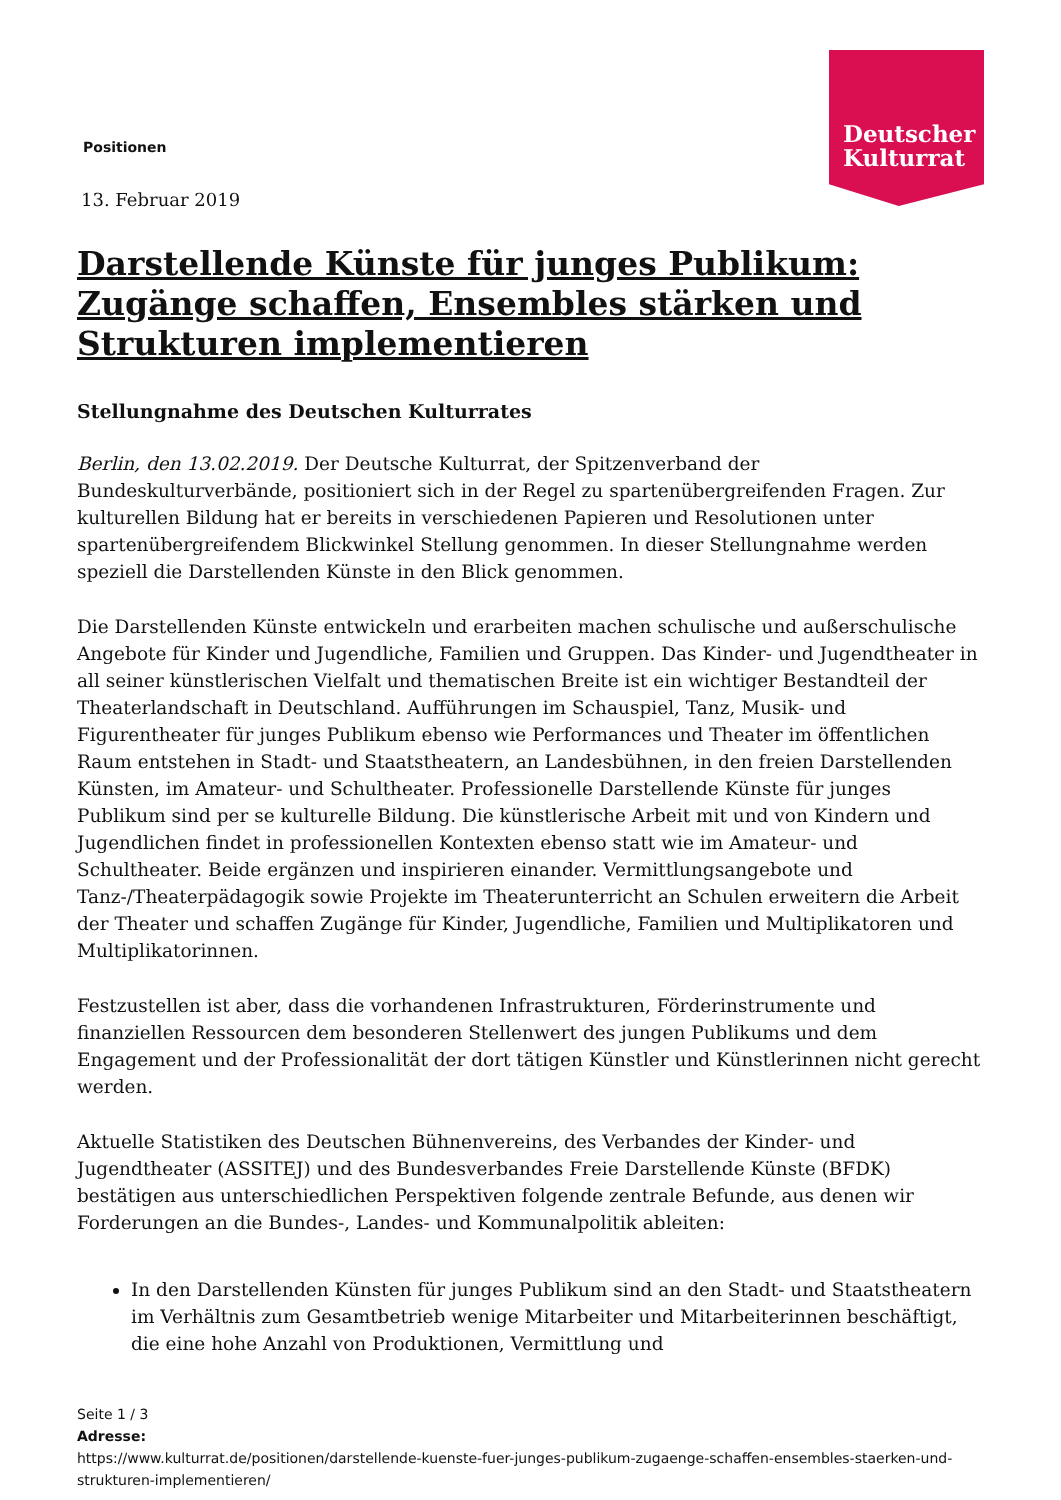Deutscher Kulturrat
Positionen
13. Februar 2019
Darstellende Künste für junges Publikum: Zugänge schaffen, Ensembles stärken und Strukturen implementieren
Stellungnahme des Deutschen Kulturrates
Berlin, den 13.02.2019. Der Deutsche Kulturrat, der Spitzenverband der Bundeskulturverbände, positioniert sich in der Regel zu spartenübergreifenden Fragen. Zur kulturellen Bildung hat er bereits in verschiedenen Papieren und Resolutionen unter spartenübergreifendem Blickwinkel Stellung genommen. In dieser Stellungnahme werden speziell die Darstellenden Künste in den Blick genommen.
Die Darstellenden Künste entwickeln und erarbeiten machen schulische und außerschulische Angebote für Kinder und Jugendliche, Familien und Gruppen. Das Kinder- und Jugendtheater in all seiner künstlerischen Vielfalt und thematischen Breite ist ein wichtiger Bestandteil der Theaterlandschaft in Deutschland. Aufführungen im Schauspiel, Tanz, Musik- und Figurentheater für junges Publikum ebenso wie Performances und Theater im öffentlichen Raum entstehen in Stadt- und Staatstheatern, an Landesbühnen, in den freien Darstellenden Künsten, im Amateur- und Schultheater. Professionelle Darstellende Künste für junges Publikum sind per se kulturelle Bildung. Die künstlerische Arbeit mit und von Kindern und Jugendlichen findet in professionellen Kontexten ebenso statt wie im Amateur- und Schultheater. Beide ergänzen und inspirieren einander. Vermittlungsangebote und Tanz-/Theaterpädagogik sowie Projekte im Theaterunterricht an Schulen erweitern die Arbeit der Theater und schaffen Zugänge für Kinder, Jugendliche, Familien und Multiplikatoren und Multiplikatorinnen.
Festzustellen ist aber, dass die vorhandenen Infrastrukturen, Förderinstrumente und finanziellen Ressourcen dem besonderen Stellenwert des jungen Publikums und dem Engagement und der Professionalität der dort tätigen Künstler und Künstlerinnen nicht gerecht werden.
Aktuelle Statistiken des Deutschen Bühnenvereins, des Verbandes der Kinder- und Jugendtheater (ASSITEJ) und des Bundesverbandes Freie Darstellende Künste (BFDK) bestätigen aus unterschiedlichen Perspektiven folgende zentrale Befunde, aus denen wir Forderungen an die Bundes-, Landes- und Kommunalpolitik ableiten:
In den Darstellenden Künsten für junges Publikum sind an den Stadt- und Staatstheatern im Verhältnis zum Gesamtbetrieb wenige Mitarbeiter und Mitarbeiterinnen beschäftigt, die eine hohe Anzahl von Produktionen, Vermittlung und
Seite 1 / 3
Adresse:
https://www.kulturrat.de/positionen/darstellende-kuenste-fuer-junges-publikum-zugaenge-schaffen-ensembles-staerken-und-strukturen-implementieren/